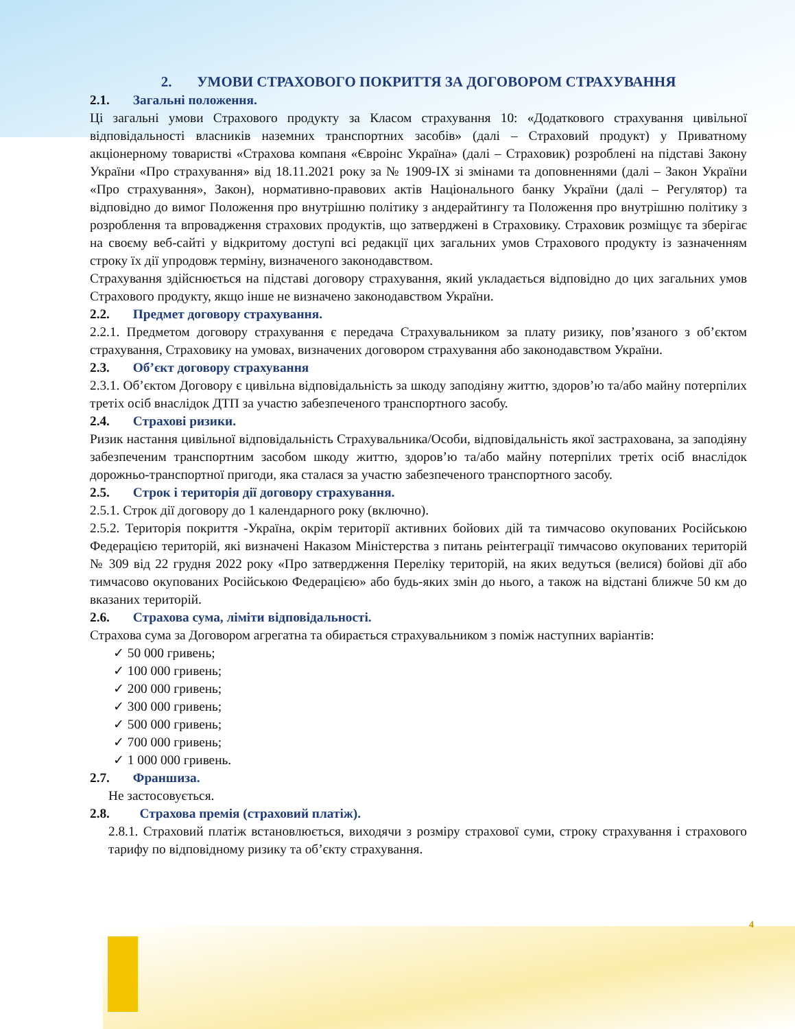2. УМОВИ СТРАХОВОГО ПОКРИТТЯ ЗА ДОГОВОРОМ СТРАХУВАННЯ
2.1. Загальні положення.
Ці загальні умови Страхового продукту за Класом страхування 10: «Додаткового страхування цивільної відповідальності власників наземних транспортних засобів» (далі – Страховий продукт) у Приватному акціонерному товаристві «Страхова компаня «Євроінс Україна» (далі – Страховик) розроблені на підставі Закону України «Про страхування» від 18.11.2021 року за № 1909-IX зі змінами та доповненнями (далі – Закон України «Про страхування», Закон), нормативно-правових актів Національного банку України (далі – Регулятор) та відповідно до вимог Положення про внутрішню політику з андерайтингу та Положення про внутрішню політику з розроблення та впровадження страхових продуктів, що затверджені в Страховику. Страховик розміщує та зберігає на своєму веб-сайті у відкритому доступі всі редакції цих загальних умов Страхового продукту із зазначенням строку їх дії упродовж терміну, визначеного законодавством.
Страхування здійснюється на підставі договору страхування, який укладається відповідно до цих загальних умов Страхового продукту, якщо інше не визначено законодавством України.
2.2. Предмет договору страхування.
2.2.1. Предметом договору страхування є передача Страхувальником за плату ризику, пов’язаного з об’єктом страхування, Страховику на умовах, визначених договором страхування або законодавством України.
2.3. Об’єкт договору страхування
2.3.1. Об’єктом Договору є цивільна відповідальність за шкоду заподіяну життю, здоров’ю та/або майну потерпілих третіх осіб внаслідок ДТП за участю забезпеченого транспортного засобу.
2.4. Страхові ризики.
Ризик настання цивільної відповідальність Страхувальника/Особи, відповідальність якої застрахована, за заподіяну забезпеченим транспортним засобом шкоду життю, здоров’ю та/або майну потерпілих третіх осіб внаслідок дорожньо-транспортної пригоди, яка сталася за участю забезпеченого транспортного засобу.
2.5. Строк і територія дії договору страхування.
2.5.1. Строк дії договору до 1 календарного року (включно).
2.5.2. Територія покриття -Україна, окрім території активних бойових дій та тимчасово окупованих Російською Федерацією територій, які визначені Наказом Міністерства з питань реінтеграції тимчасово окупованих територій № 309 від 22 грудня 2022 року «Про затвердження Переліку територій, на яких ведуться (велися) бойові дії або тимчасово окупованих Російською Федерацією» або будь-яких змін до нього, а також на відстані ближче 50 км до вказаних територій.
2.6. Страхова сума, ліміти відповідальності.
Страхова сума за Договором агрегатна та обирається страхувальником з поміж наступних варіантів:
✓ 50 000 гривень;
✓ 100 000 гривень;
✓ 200 000 гривень;
✓ 300 000 гривень;
✓ 500 000 гривень;
✓ 700 000 гривень;
✓ 1 000 000 гривень.
2.7. Франшиза.
Не застосовується.
2.8. Страхова премія (страховий платіж).
2.8.1. Страховий платіж встановлюється, виходячи з розміру страхової суми, строку страхування і страхового тарифу по відповідному ризику та об’єкту страхування.
4